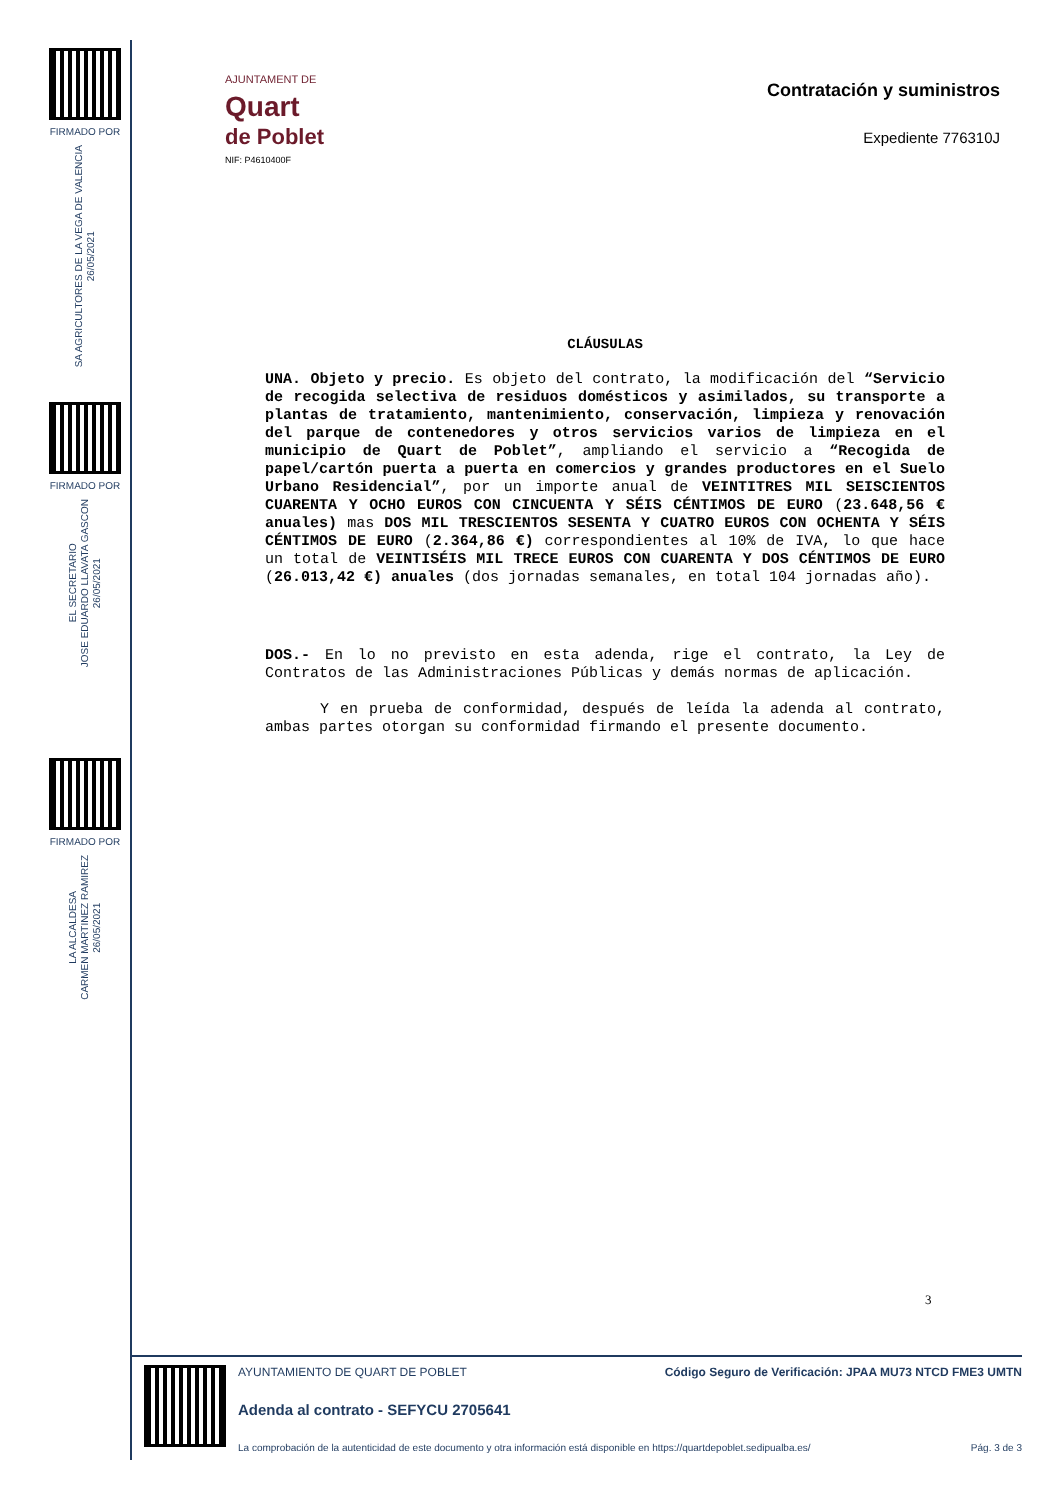FIRMADO POR
SA AGRICULTORES DE LA VEGA DE VALENCIA
26/05/2021
FIRMADO POR
EL SECRETARIO
JOSE EDUARDO LLAVATA GASCON
26/05/2021
FIRMADO POR
LA ALCALDESA
CARMEN MARTINEZ RAMIREZ
26/05/2021
AJUNTAMENT DE
Quart
de Poblet
NIF: P4610400F
Contratación y suministros
Expediente 776310J
CLÁUSULAS
UNA. Objeto y precio. Es objeto del contrato, la modificación del “Servicio de recogida selectiva de residuos domésticos y asimilados, su transporte a plantas de tratamiento, mantenimiento, conservación, limpieza y renovación del parque de contenedores y otros servicios varios de limpieza en el municipio de Quart de Poblet”, ampliando el servicio a “Recogida de papel/cartón puerta a puerta en comercios y grandes productores en el Suelo Urbano Residencial”, por un importe anual de VEINTITRES MIL SEISCIENTOS CUARENTA Y OCHO EUROS CON CINCUENTA Y SÉIS CÉNTIMOS DE EURO (23.648,56 € anuales) mas DOS MIL TRESCIENTOS SESENTA Y CUATRO EUROS CON OCHENTA Y SÉIS CÉNTIMOS DE EURO (2.364,86 €) correspondientes al 10% de IVA, lo que hace un total de VEINTISÉIS MIL TRECE EUROS CON CUARENTA Y DOS CÉNTIMOS DE EURO (26.013,42 €) anuales (dos jornadas semanales, en total 104 jornadas año).
DOS.- En lo no previsto en esta adenda, rige el contrato, la Ley de Contratos de las Administraciones Públicas y demás normas de aplicación.
Y en prueba de conformidad, después de leída la adenda al contrato, ambas partes otorgan su conformidad firmando el presente documento.
3
AYUNTAMIENTO DE QUART DE POBLET Código Seguro de Verificación: JPAA MU73 NTCD FME3 UMTN
Adenda al contrato - SEFYCU 2705641
La comprobación de la autenticidad de este documento y otra información está disponible en https://quartdepoblet.sedipualba.es/ Pág. 3 de 3